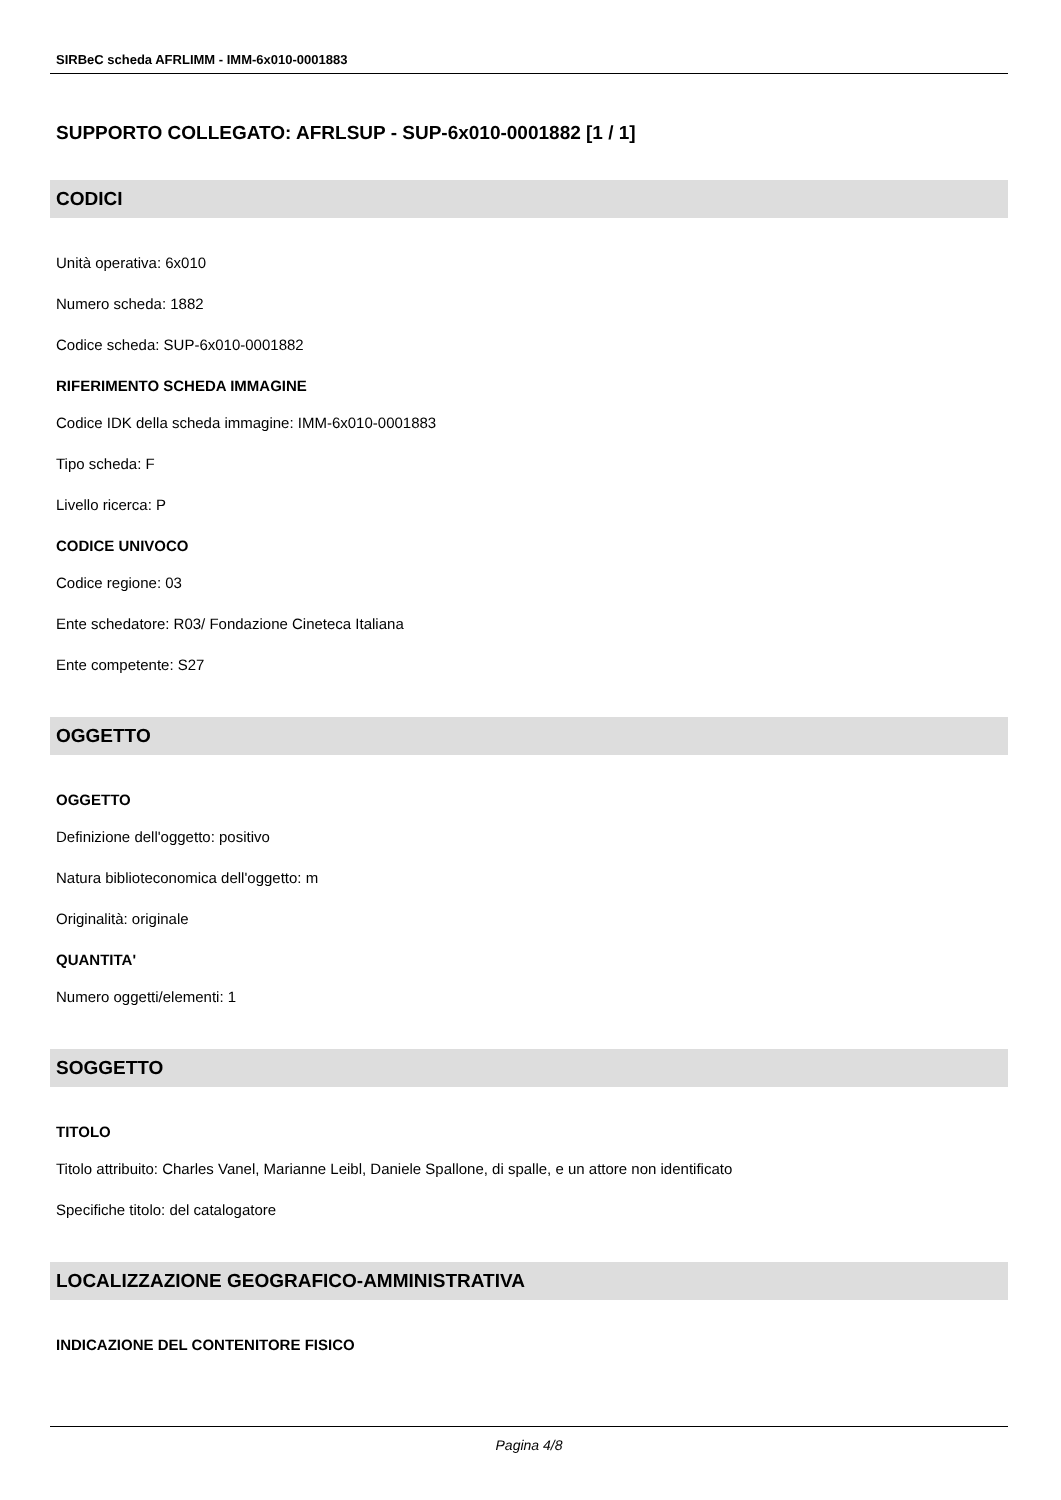SIRBeC scheda AFRLIMM - IMM-6x010-0001883
SUPPORTO COLLEGATO: AFRLSUP - SUP-6x010-0001882 [1 / 1]
CODICI
Unità operativa: 6x010
Numero scheda: 1882
Codice scheda: SUP-6x010-0001882
RIFERIMENTO SCHEDA IMMAGINE
Codice IDK della scheda immagine: IMM-6x010-0001883
Tipo scheda: F
Livello ricerca: P
CODICE UNIVOCO
Codice regione: 03
Ente schedatore: R03/ Fondazione Cineteca Italiana
Ente competente: S27
OGGETTO
OGGETTO
Definizione dell'oggetto: positivo
Natura biblioteconomica dell'oggetto: m
Originalità: originale
QUANTITA'
Numero oggetti/elementi: 1
SOGGETTO
TITOLO
Titolo attribuito: Charles Vanel, Marianne Leibl, Daniele Spallone, di spalle, e un attore non identificato
Specifiche titolo: del catalogatore
LOCALIZZAZIONE GEOGRAFICO-AMMINISTRATIVA
INDICAZIONE DEL CONTENITORE FISICO
Pagina 4/8